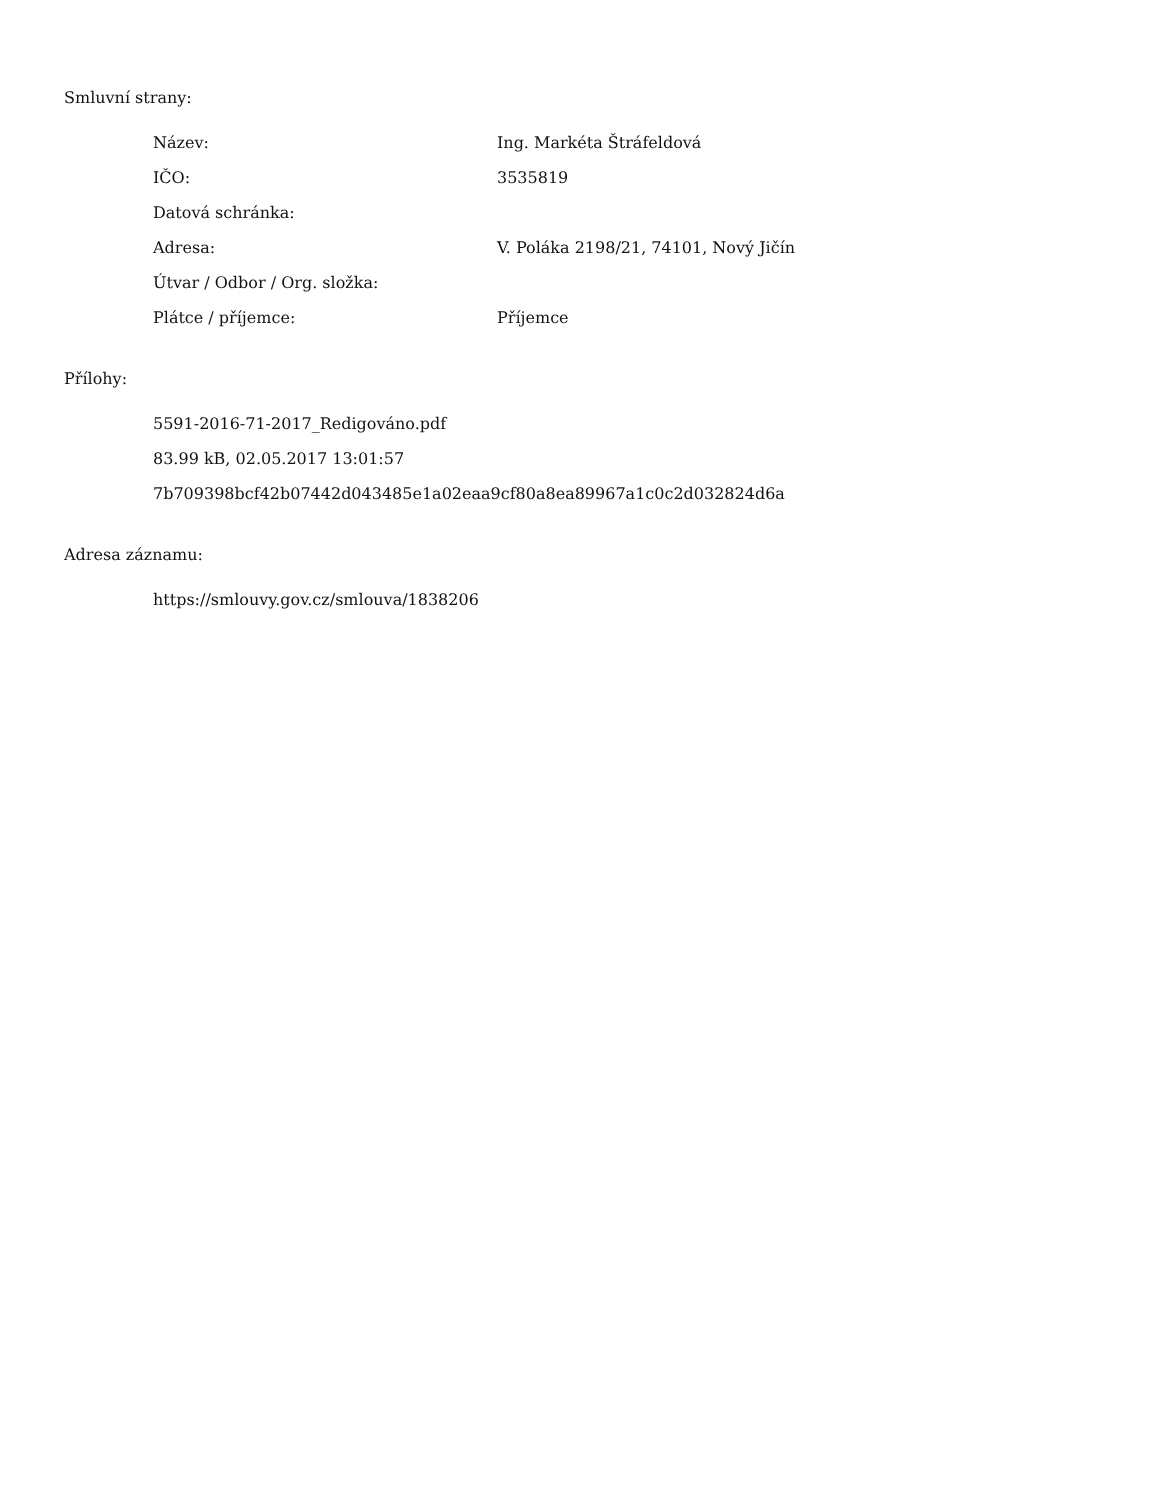Smluvní strany:
| Název: | Ing. Markéta Štráfeldová |
| IČO: | 3535819 |
| Datová schránka: | |
| Adresa: | V. Poláka 2198/21, 74101, Nový Jičín |
| Útvar / Odbor / Org. složka: | |
| Plátce / příjemce: | Příjemce |
Přílohy:
5591-2016-71-2017_Redigováno.pdf
83.99 kB, 02.05.2017 13:01:57
7b709398bcf42b07442d043485e1a02eaa9cf80a8ea89967a1c0c2d032824d6a
Adresa záznamu:
https://smlouvy.gov.cz/smlouva/1838206